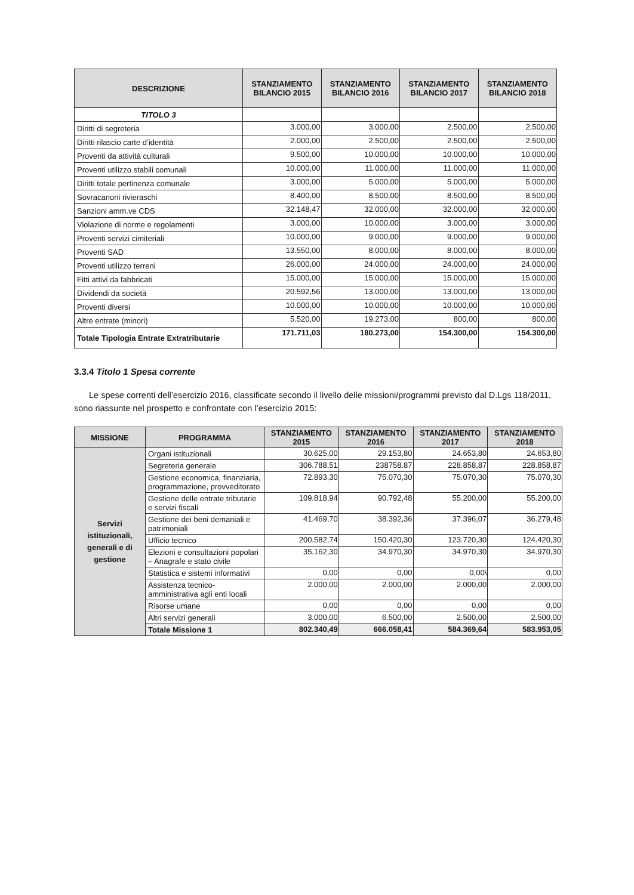| DESCRIZIONE | STANZIAMENTO BILANCIO 2015 | STANZIAMENTO BILANCIO 2016 | STANZIAMENTO BILANCIO 2017 | STANZIAMENTO BILANCIO 2018 |
| --- | --- | --- | --- | --- |
| TITOLO 3 | | | | |
| Diritti di segreteria | 3.000,00 | 3.000,00 | 2.500,00 | 2.500,00 |
| Diritti rilascio carte d’identità | 2.000,00 | 2.500,00 | 2.500,00 | 2.500,00 |
| Proventi da attività culturali | 9.500,00 | 10.000,00 | 10.000,00 | 10.000,00 |
| Proventi utilizzo stabili comunali | 10.000,00 | 11.000,00 | 11.000,00 | 11.000,00 |
| Diritti totale pertinenza comunale | 3.000,00 | 5.000,00 | 5.000,00 | 5.000,00 |
| Sovracanoni rivieraschi | 8.400,00 | 8.500,00 | 8.500,00 | 8.500,00 |
| Sanzioni amm.ve CDS | 32.148,47 | 32.000,00 | 32.000,00 | 32.000,00 |
| Violazione di norme e regolamenti | 3.000,00 | 10.000,00 | 3.000,00 | 3.000,00 |
| Proventi servizi cimiteriali | 10.000,00 | 9.000,00 | 9.000,00 | 9.000,00 |
| Proventi SAD | 13.550,00 | 8.000,00 | 8.000,00 | 8.000,00 |
| Proventi utilizzo terreni | 26.000,00 | 24.000,00 | 24.000,00 | 24.000,00 |
| Fitti attivi da fabbricati | 15.000,00 | 15.000,00 | 15.000,00 | 15.000,00 |
| Dividendi da società | 20.592,56 | 13.000,00 | 13.000,00 | 13.000,00 |
| Proventi diversi | 10.000,00 | 10.000,00 | 10.000,00 | 10.000,00 |
| Altre entrate (minori) | 5.520,00 | 19.273,00 | 800,00 | 800,00 |
| Totale Tipologia Entrate Extratributarie | 171.711,03 | 180.273,00 | 154.300,00 | 154.300,00 |
3.3.4 Titolo 1 Spesa corrente
Le spese correnti dell’esercizio 2016, classificate secondo il livello delle missioni/programmi previsto dal D.Lgs 118/2011, sono riassunte nel prospetto e confrontate con l’esercizio 2015:
| MISSIONE | PROGRAMMA | STANZIAMENTO 2015 | STANZIAMENTO 2016 | STANZIAMENTO 2017 | STANZIAMENTO 2018 |
| --- | --- | --- | --- | --- | --- |
| Servizi istituzionali, generali e di gestione | Organi istituzionali | 30.625,00 | 29.153,80 | 24.653,80 | 24.653,80 |
| | Segreteria generale | 306.788,51 | 238758.87 | 228.858,87 | 228.858,87 |
| | Gestione economica, finanziaria, programmazione, provveditorato | 72.893,30 | 75.070,30 | 75.070,30 | 75.070,30 |
| | Gestione delle entrate tributarie e servizi fiscali | 109.818,94 | 90.792,48 | 55.200,00 | 55.200,00 |
| | Gestione dei beni demaniali e patrimoniali | 41.469,70 | 38.392,36 | 37.396,07 | 36.279,48 |
| | Ufficio tecnico | 200.582,74 | 150.420,30 | 123.720,30 | 124.420,30 |
| | Elezioni e consultazioni popolari – Anagrafe e stato civile | 35.162,30 | 34.970,30 | 34.970,30 | 34.970,30 |
| | Statistica e sistemi informativi | 0,00 | 0,00 | 0,00\ | 0,00 |
| | Assistenza tecnico-amministrativa agli enti locali | 2.000,00 | 2.000,00 | 2.000,00 | 2.000,00 |
| | Risorse umane | 0,00 | 0,00 | 0,00 | 0,00 |
| | Altri servizi generali | 3.000,00 | 6.500,00 | 2.500,00 | 2.500,00 |
| | Totale Missione 1 | 802.340,49 | 666.058,41 | 584.369,64 | 583.953,05 |